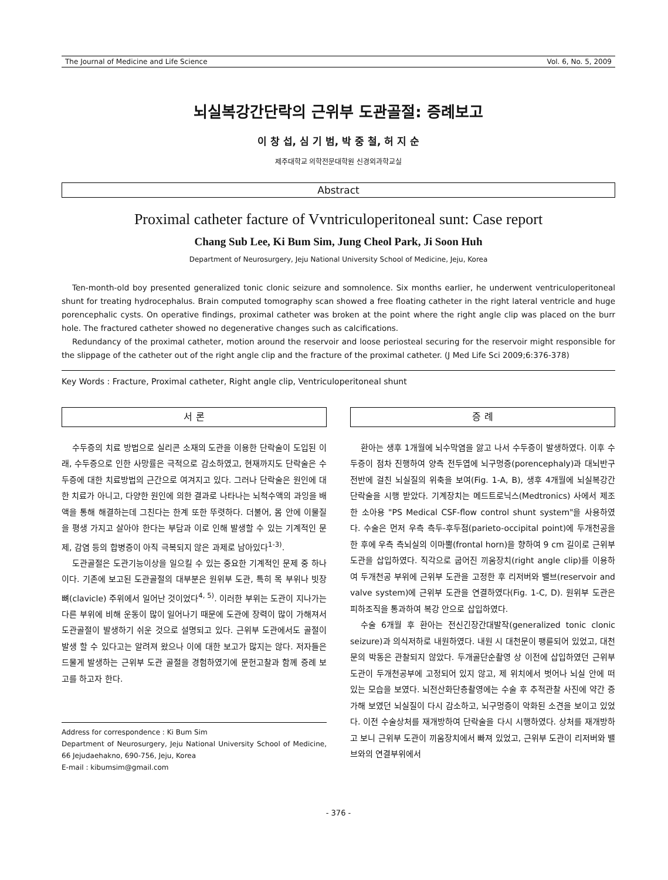The Journal of Medicine and Life Science Vol. 6, No. 5, 2009
뇌실복강간단락의 근위부 도관골절: 증례보고
이 창 섭, 심 기 범, 박 중 철, 허 지 순
제주대학교 의학전문대학원 신경외과학교실
Abstract
Proximal catheter facture of Vvntriculoperitoneal sunt: Case report
Chang Sub Lee, Ki Bum Sim, Jung Cheol Park, Ji Soon Huh
Department of Neurosurgery, Jeju National University School of Medicine, Jeju, Korea
Ten-month-old boy presented generalized tonic clonic seizure and somnolence. Six months earlier, he underwent ventriculoperitoneal shunt for treating hydrocephalus. Brain computed tomography scan showed a free floating catheter in the right lateral ventricle and huge porencephalic cysts. On operative findings, proximal catheter was broken at the point where the right angle clip was placed on the burr hole. The fractured catheter showed no degenerative changes such as calcifications.
Redundancy of the proximal catheter, motion around the reservoir and loose periosteal securing for the reservoir might responsible for the slippage of the catheter out of the right angle clip and the fracture of the proximal catheter. (J Med Life Sci 2009;6:376-378)
Key Words : Fracture, Proximal catheter, Right angle clip, Ventriculoperitoneal shunt
서 론
수두증의 치료 방법으로 실리콘 소재의 도관을 이용한 단락술이 도입된 이래, 수두증으로 인한 사망률은 극적으로 감소하였고, 현재까지도 단락술은 수두증에 대한 치료방법의 근간으로 여겨지고 있다. 그러나 단락술은 원인에 대한 치료가 아니고, 다양한 원인에 의한 결과로 나타나는 뇌척수액의 과잉을 배액을 통해 해결하는데 그친다는 한계 또한 뚜렷하다. 더불어, 몸 안에 이물질을 평생 가지고 살아야 한다는 부담과 이로 인해 발생할 수 있는 기계적인 문제, 감염 등의 합병증이 아직 극복되지 않은 과제로 남아있다<sup>1-3)</sup>.
도관골절은 도관기능이상을 일으킬 수 있는 중요한 기계적인 문제 중 하나이다. 기존에 보고된 도관골절의 대부분은 원위부 도관, 특히 목 부위나 빗장뼈(clavicle) 주위에서 일어난 것이었다<sup>4, 5)</sup>. 이러한 부위는 도관이 지나가는 다른 부위에 비해 운동이 많이 일어나기 때문에 도관에 장력이 많이 가해져서 도관골절이 발생하기 쉬운 것으로 설명되고 있다. 근위부 도관에서도 골절이 발생 할 수 있다고는 알려져 왔으나 이에 대한 보고가 많지는 않다. 저자들은 드물게 발생하는 근위부 도관 골절을 경험하였기에 문헌고찰과 함께 증례 보고를 하고자 한다.
Address for correspondence : Ki Bum Sim
Department of Neurosurgery, Jeju National University School of Medicine, 66 Jejudaehakno, 690-756, Jeju, Korea
E-mail : kibumsim@gmail.com
증 례
환아는 생후 1개월에 뇌수막염을 앓고 나서 수두증이 발생하였다. 이후 수두증이 점차 진행하여 양측 전두엽에 뇌구멍증(porencephaly)과 대뇌반구 전반에 걸친 뇌실질의 위축을 보여(Fig. 1-A, B), 생후 4개월에 뇌실복강간 단락술을 시행 받았다. 기계장치는 메드트로닉스(Medtronics) 사에서 제조한 소아용 "PS Medical CSF-flow control shunt system"을 사용하였다. 수술은 먼저 우측 측두-후두점(parieto-occipital point)에 두개천공을 한 후에 우측 측뇌실의 이마뿔(frontal horn)을 향하여 9 cm 길이로 근위부 도관을 삽입하였다. 직각으로 굽어진 끼움장치(right angle clip)를 이용하여 두개천공 부위에 근위부 도관을 고정한 후 리저버와 밸브(reservoir and valve system)에 근위부 도관을 연결하였다(Fig. 1-C, D). 원위부 도관은 피하조직을 통과하여 복강 안으로 삽입하였다.
수술 6개월 후 환아는 전신긴장간대발작(generalized tonic clonic seizure)과 의식저하로 내원하였다. 내원 시 대천문이 팽륜되어 있었고, 대천문의 박동은 관찰되지 않았다. 두개골단순촬영 상 이전에 삽입하였던 근위부 도관이 두개천공부에 고정되어 있지 않고, 제 위치에서 벗어나 뇌실 안에 떠 있는 모습을 보였다. 뇌전산화단층촬영에는 수술 후 추적관찰 사진에 약간 증가해 보였던 뇌실질이 다시 감소하고, 뇌구멍증이 악화된 소견을 보이고 있었다. 이전 수술상처를 재개방하여 단락술을 다시 시행하였다. 상처를 재개방하고 보니 근위부 도관이 끼움장치에서 빠져 있었고, 근위부 도관이 리저버와 밸브와의 연결부위에서
- 376 -